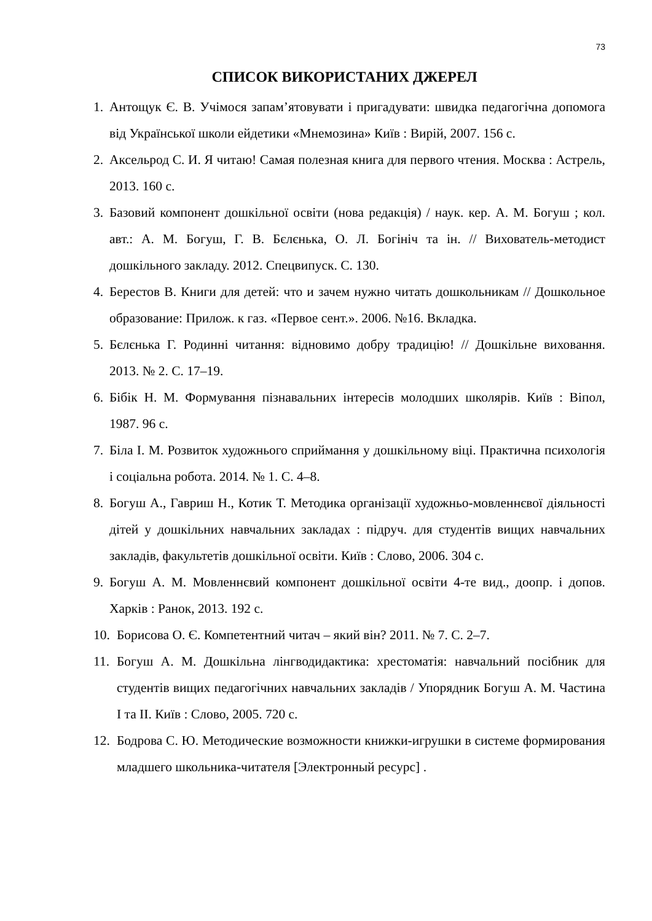73
СПИСОК ВИКОРИСТАНИХ ДЖЕРЕЛ
1. Антощук Є. В. Учімося запам’ятовувати і пригадувати: швидка педагогічна допомога від Української школи ейдетики «Мнемозина» Київ : Вирій, 2007. 156 с.
2. Аксельрод С. И. Я читаю! Самая полезная книга для первого чтения. Москва : Астрель, 2013. 160 с.
3. Базовий компонент дошкільної освіти (нова редакція) / наук. кер. А. М. Богуш ; кол. авт.: А. М. Богуш, Г. В. Бєлєнька, О. Л. Богініч та ін. // Вихователь-методист дошкільного закладу. 2012. Спецвипуск. С. 130.
4. Берестов В. Книги для детей: что и зачем нужно читать дошкольникам // Дошкольное образование: Прилож. к газ. «Первое сент.». 2006. №16. Вкладка.
5. Бєлєнька Г. Родинні читання: відновимо добру традицію! // Дошкільне виховання. 2013. № 2. С. 17–19.
6. Бібік Н. М. Формування пізнавальних інтересів молодших школярів. Київ : Віпол, 1987. 96 с.
7. Біла І. М. Розвиток художнього сприймання у дошкільному віці. Практична психологія і соціальна робота. 2014. № 1. С. 4–8.
8. Богуш А., Гавриш Н., Котик Т. Методика організації художньо-мовленнєвої діяльності дітей у дошкільних навчальних закладах : підруч. для студентів вищих навчальних закладів, факультетів дошкільної освіти. Київ : Слово, 2006. 304 с.
9. Богуш А. М. Мовленнєвий компонент дошкільної освіти 4-те вид., доопр. і допов. Харків : Ранок, 2013. 192 с.
10. Борисова О. Є. Компетентний читач – який він? 2011. № 7. С. 2–7.
11. Богуш А. М. Дошкільна лінгводидактика: хрестоматія: навчальний посібник для студентів вищих педагогічних навчальних закладів / Упорядник Богуш А. М. Частина І та ІІ. Київ : Слово, 2005. 720 с.
12. Бодрова С. Ю. Методические возможности книжки-игрушки в системе формирования младшего школьника-читателя [Электронный ресурс] .